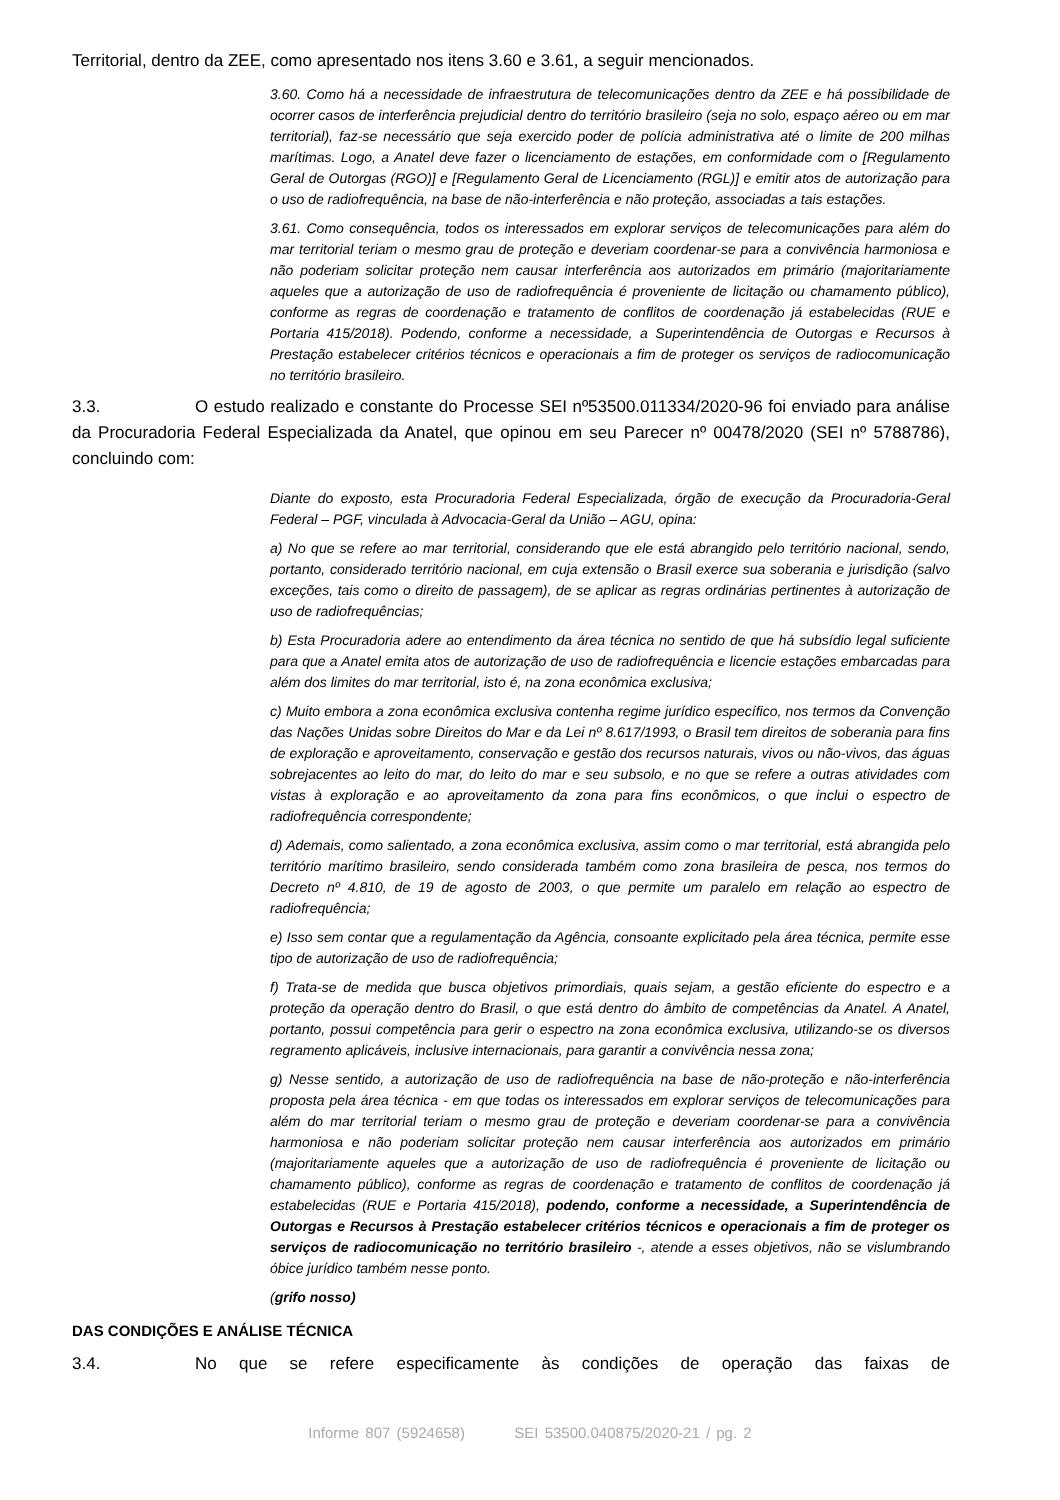Territorial, dentro da ZEE, como apresentado nos itens 3.60 e 3.61, a seguir mencionados.
3.60. Como há a necessidade de infraestrutura de telecomunicações dentro da ZEE e há possibilidade de ocorrer casos de interferência prejudicial dentro do território brasileiro (seja no solo, espaço aéreo ou em mar territorial), faz-se necessário que seja exercido poder de polícia administrativa até o limite de 200 milhas marítimas. Logo, a Anatel deve fazer o licenciamento de estações, em conformidade com o [Regulamento Geral de Outorgas (RGO)] e [Regulamento Geral de Licenciamento (RGL)] e emitir atos de autorização para o uso de radiofrequência, na base de não-interferência e não proteção, associadas a tais estações.
3.61. Como consequência, todos os interessados em explorar serviços de telecomunicações para além do mar territorial teriam o mesmo grau de proteção e deveriam coordenar-se para a convivência harmoniosa e não poderiam solicitar proteção nem causar interferência aos autorizados em primário (majoritariamente aqueles que a autorização de uso de radiofrequência é proveniente de licitação ou chamamento público), conforme as regras de coordenação e tratamento de conflitos de coordenação já estabelecidas (RUE e Portaria 415/2018). Podendo, conforme a necessidade, a Superintendência de Outorgas e Recursos à Prestação estabelecer critérios técnicos e operacionais a fim de proteger os serviços de radiocomunicação no território brasileiro.
3.3. O estudo realizado e constante do Processe SEI nº53500.011334/2020-96 foi enviado para análise da Procuradoria Federal Especializada da Anatel, que opinou em seu Parecer nº 00478/2020 (SEI nº 5788786), concluindo com:
Diante do exposto, esta Procuradoria Federal Especializada, órgão de execução da Procuradoria-Geral Federal – PGF, vinculada à Advocacia-Geral da União – AGU, opina:
a) No que se refere ao mar territorial, considerando que ele está abrangido pelo território nacional, sendo, portanto, considerado território nacional, em cuja extensão o Brasil exerce sua soberania e jurisdição (salvo exceções, tais como o direito de passagem), de se aplicar as regras ordinárias pertinentes à autorização de uso de radiofrequências;
b) Esta Procuradoria adere ao entendimento da área técnica no sentido de que há subsídio legal suficiente para que a Anatel emita atos de autorização de uso de radiofrequência e licencie estações embarcadas para além dos limites do mar territorial, isto é, na zona econômica exclusiva;
c) Muito embora a zona econômica exclusiva contenha regime jurídico específico, nos termos da Convenção das Nações Unidas sobre Direitos do Mar e da Lei nº 8.617/1993, o Brasil tem direitos de soberania para fins de exploração e aproveitamento, conservação e gestão dos recursos naturais, vivos ou não-vivos, das águas sobrejacentes ao leito do mar, do leito do mar e seu subsolo, e no que se refere a outras atividades com vistas à exploração e ao aproveitamento da zona para fins econômicos, o que inclui o espectro de radiofrequência correspondente;
d) Ademais, como salientado, a zona econômica exclusiva, assim como o mar territorial, está abrangida pelo território marítimo brasileiro, sendo considerada também como zona brasileira de pesca, nos termos do Decreto nº 4.810, de 19 de agosto de 2003, o que permite um paralelo em relação ao espectro de radiofrequência;
e) Isso sem contar que a regulamentação da Agência, consoante explicitado pela área técnica, permite esse tipo de autorização de uso de radiofrequência;
f) Trata-se de medida que busca objetivos primordiais, quais sejam, a gestão eficiente do espectro e a proteção da operação dentro do Brasil, o que está dentro do âmbito de competências da Anatel. A Anatel, portanto, possui competência para gerir o espectro na zona econômica exclusiva, utilizando-se os diversos regramento aplicáveis, inclusive internacionais, para garantir a convivência nessa zona;
g) Nesse sentido, a autorização de uso de radiofrequência na base de não-proteção e não-interferência proposta pela área técnica - em que todas os interessados em explorar serviços de telecomunicações para além do mar territorial teriam o mesmo grau de proteção e deveriam coordenar-se para a convivência harmoniosa e não poderiam solicitar proteção nem causar interferência aos autorizados em primário (majoritariamente aqueles que a autorização de uso de radiofrequência é proveniente de licitação ou chamamento público), conforme as regras de coordenação e tratamento de conflitos de coordenação já estabelecidas (RUE e Portaria 415/2018), podendo, conforme a necessidade, a Superintendência de Outorgas e Recursos à Prestação estabelecer critérios técnicos e operacionais a fim de proteger os serviços de radiocomunicação no território brasileiro -, atende a esses objetivos, não se vislumbrando óbice jurídico também nesse ponto.
(grifo nosso)
DAS CONDIÇÕES E ANÁLISE TÉCNICA
3.4. No que se refere especificamente às condições de operação das faixas de
Informe 807 (5924658) SEI 53500.040875/2020-21 / pg. 2